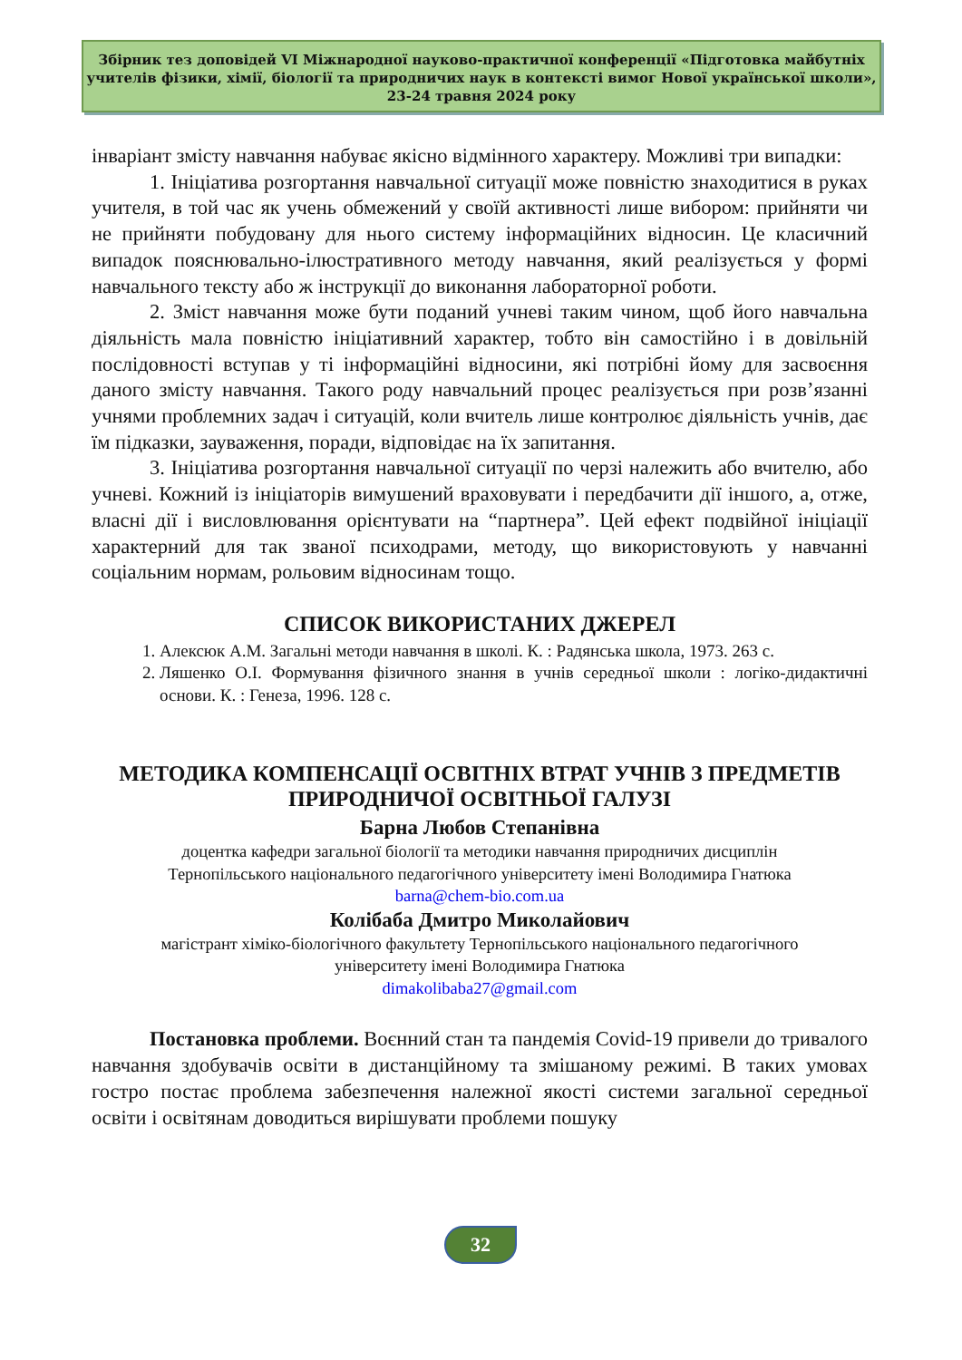Збірник тез доповідей VI Міжнародної науково-практичної конференції «Підготовка майбутніх учителів фізики, хімії, біології та природничих наук в контексті вимог Нової української школи», 23-24 травня 2024 року
інваріант змісту навчання набуває якісно відмінного характеру. Можливі три випадки:
1. Ініціатива розгортання навчальної ситуації може повністю знаходитися в руках учителя, в той час як учень обмежений у своїй активності лише вибором: прийняти чи не прийняти побудовану для нього систему інформаційних відносин. Це класичний випадок пояснювально-ілюстративного методу навчання, який реалізується у формі навчального тексту або ж інструкції до виконання лабораторної роботи.
2. Зміст навчання може бути поданий учневі таким чином, щоб його навчальна діяльність мала повністю ініціативний характер, тобто він самостійно і в довільній послідовності вступав у ті інформаційні відносини, які потрібні йому для засвоєння даного змісту навчання. Такого роду навчальний процес реалізується при розв’язанні учнями проблемних задач і ситуацій, коли вчитель лише контролює діяльність учнів, дає їм підказки, зауваження, поради, відповідає на їх запитання.
3. Ініціатива розгортання навчальної ситуації по черзі належить або вчителю, або учневі. Кожний із ініціаторів вимушений враховувати і передбачити дії іншого, а, отже, власні дії і висловлювання орієнтувати на “партнера”. Цей ефект подвійної ініціації характерний для так званої психодрами, методу, що використовують у навчанні соціальним нормам, рольовим відносинам тощо.
СПИСОК ВИКОРИСТАНИХ ДЖЕРЕЛ
1. Алексюк А.М. Загальні методи навчання в школі. К. : Радянська школа, 1973. 263 с.
2. Ляшенко О.І. Формування фізичного знання в учнів середньої школи : логіко-дидактичні основи. К. : Генеза, 1996. 128 с.
МЕТОДИКА КОМПЕНСАЦІЇ ОСВІТНІХ ВТРАТ УЧНІВ З ПРЕДМЕТІВ ПРИРОДНИЧОЇ ОСВІТНЬОЇ ГАЛУЗІ
Барна Любов Степанівна
доцентка кафедри загальної біології та методики навчання природничих дисциплін
Тернопільського національного педагогічного університету імені Володимира Гнатюка
barna@chem-bio.com.ua
Колібаба Дмитро Миколайович
магістрант хіміко-біологічного факультету Тернопільського національного педагогічного
університету імені Володимира Гнатюка
dimakolibaba27@gmail.com
Постановка проблеми. Воєнний стан та пандемія Covid-19 привели до тривалого навчання здобувачів освіти в дистанційному та змішаному режимі. В таких умовах гостро постає проблема забезпечення належної якості системи загальної середньої освіти і освітянам доводиться вирішувати проблеми пошуку
32